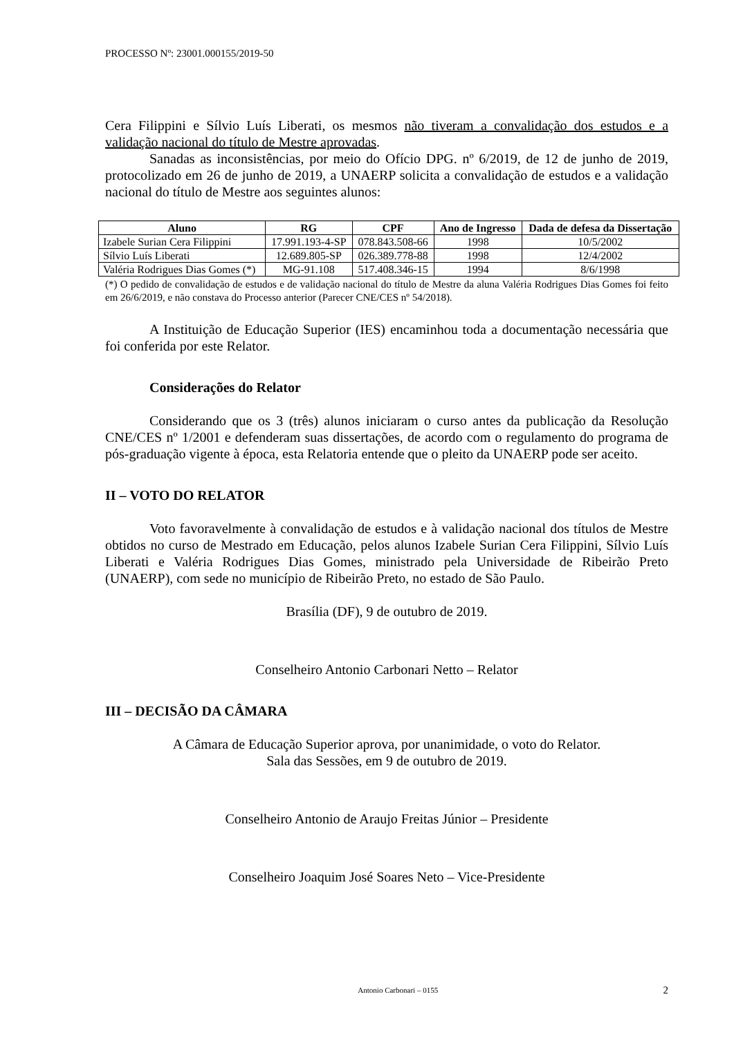PROCESSO Nº: 23001.000155/2019-50
Cera Filippini e Sílvio Luís Liberati, os mesmos não tiveram a convalidação dos estudos e a validação nacional do título de Mestre aprovadas.
Sanadas as inconsistências, por meio do Ofício DPG. nº 6/2019, de 12 de junho de 2019, protocolizado em 26 de junho de 2019, a UNAERP solicita a convalidação de estudos e a validação nacional do título de Mestre aos seguintes alunos:
| Aluno | RG | CPF | Ano de Ingresso | Dada de defesa da Dissertação |
| --- | --- | --- | --- | --- |
| Izabele Surian Cera Filippini | 17.991.193-4-SP | 078.843.508-66 | 1998 | 10/5/2002 |
| Sílvio Luís Liberati | 12.689.805-SP | 026.389.778-88 | 1998 | 12/4/2002 |
| Valéria Rodrigues Dias Gomes (*) | MG-91.108 | 517.408.346-15 | 1994 | 8/6/1998 |
(*) O pedido de convalidação de estudos e de validação nacional do título de Mestre da aluna Valéria Rodrigues Dias Gomes foi feito em 26/6/2019, e não constava do Processo anterior (Parecer CNE/CES nº 54/2018).
A Instituição de Educação Superior (IES) encaminhou toda a documentação necessária que foi conferida por este Relator.
Considerações do Relator
Considerando que os 3 (três) alunos iniciaram o curso antes da publicação da Resolução CNE/CES nº 1/2001 e defenderam suas dissertações, de acordo com o regulamento do programa de pós-graduação vigente à época, esta Relatoria entende que o pleito da UNAERP pode ser aceito.
II – VOTO DO RELATOR
Voto favoravelmente à convalidação de estudos e à validação nacional dos títulos de Mestre obtidos no curso de Mestrado em Educação, pelos alunos Izabele Surian Cera Filippini, Sílvio Luís Liberati e Valéria Rodrigues Dias Gomes, ministrado pela Universidade de Ribeirão Preto (UNAERP), com sede no município de Ribeirão Preto, no estado de São Paulo.
Brasília (DF), 9 de outubro de 2019.
Conselheiro Antonio Carbonari Netto – Relator
III – DECISÃO DA CÂMARA
A Câmara de Educação Superior aprova, por unanimidade, o voto do Relator.
Sala das Sessões, em 9 de outubro de 2019.
Conselheiro Antonio de Araujo Freitas Júnior – Presidente
Conselheiro Joaquim José Soares Neto – Vice-Presidente
Antonio Carbonari – 0155 2